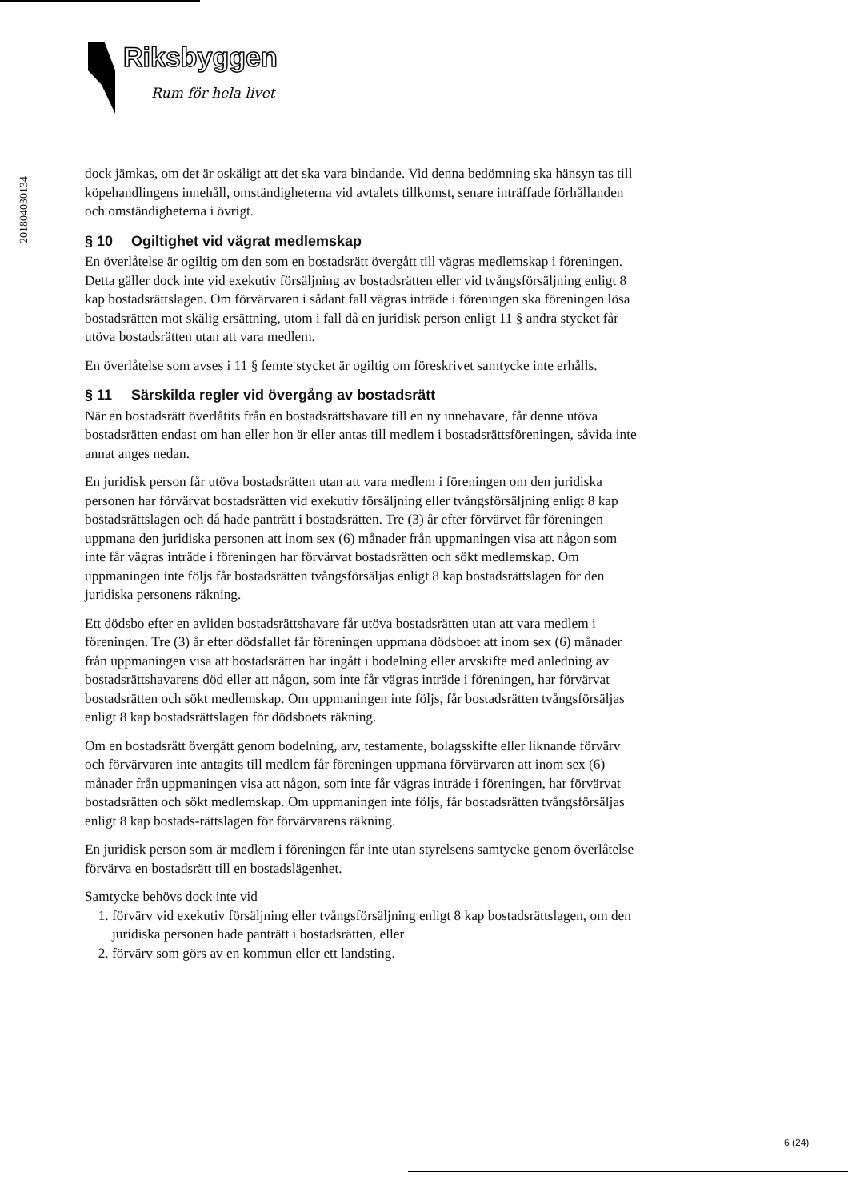Riksbyggen
Rum för hela livet
201804030134
dock jämkas, om det är oskäligt att det ska vara bindande. Vid denna bedömning ska hänsyn tas till köpehandlingens innehåll, omständigheterna vid avtalets tillkomst, senare inträffade förhållanden och omständigheterna i övrigt.
§ 10 Ogiltighet vid vägrat medlemskap
En överlåtelse är ogiltig om den som en bostadsrätt övergått till vägras medlemskap i föreningen. Detta gäller dock inte vid exekutiv försäljning av bostadsrätten eller vid tvångsförsäljning enligt 8 kap bostadsrättslagen. Om förvärvaren i sådant fall vägras inträde i föreningen ska föreningen lösa bostadsrätten mot skälig ersättning, utom i fall då en juridisk person enligt 11 § andra stycket får utöva bostadsrätten utan att vara medlem.
En överlåtelse som avses i 11 § femte stycket är ogiltig om föreskrivet samtycke inte erhålls.
§ 11 Särskilda regler vid övergång av bostadsrätt
När en bostadsrätt överlåtits från en bostadsrättshavare till en ny innehavare, får denne utöva bostadsrätten endast om han eller hon är eller antas till medlem i bostadsrättsföreningen, såvida inte annat anges nedan.
En juridisk person får utöva bostadsrätten utan att vara medlem i föreningen om den juridiska personen har förvärvat bostadsrätten vid exekutiv försäljning eller tvångsförsäljning enligt 8 kap bostadsrättslagen och då hade panträtt i bostadsrätten. Tre (3) år efter förvärvet får föreningen uppmana den juridiska personen att inom sex (6) månader från uppmaningen visa att någon som inte får vägras inträde i föreningen har förvärvat bostadsrätten och sökt medlemskap. Om uppmaningen inte följs får bostadsrätten tvångsförsäljas enligt 8 kap bostadsrättslagen för den juridiska personens räkning.
Ett dödsbo efter en avliden bostadsrättshavare får utöva bostadsrätten utan att vara medlem i föreningen. Tre (3) år efter dödsfallet får föreningen uppmana dödsboet att inom sex (6) månader från uppmaningen visa att bostadsrätten har ingått i bodelning eller arvskifte med anledning av bostadsrättshavarens död eller att någon, som inte får vägras inträde i föreningen, har förvärvat bostadsrätten och sökt medlemskap. Om uppmaningen inte följs, får bostadsrätten tvångsförsäljas enligt 8 kap bostadsrättslagen för dödsboets räkning.
Om en bostadsrätt övergått genom bodelning, arv, testamente, bolagsskifte eller liknande förvärv och förvärvaren inte antagits till medlem får föreningen uppmana förvärvaren att inom sex (6) månader från uppmaningen visa att någon, som inte får vägras inträde i föreningen, har förvärvat bostadsrätten och sökt medlemskap. Om uppmaningen inte följs, får bostadsrätten tvångsförsäljas enligt 8 kap bostads-rättslagen för förvärvarens räkning.
En juridisk person som är medlem i föreningen får inte utan styrelsens samtycke genom överlåtelse förvärva en bostadsrätt till en bostadslägenhet.
Samtycke behövs dock inte vid
1. förvärv vid exekutiv försäljning eller tvångsförsäljning enligt 8 kap bostadsrättslagen, om den juridiska personen hade panträtt i bostadsrätten, eller
2. förvärv som görs av en kommun eller ett landsting.
6 (24)